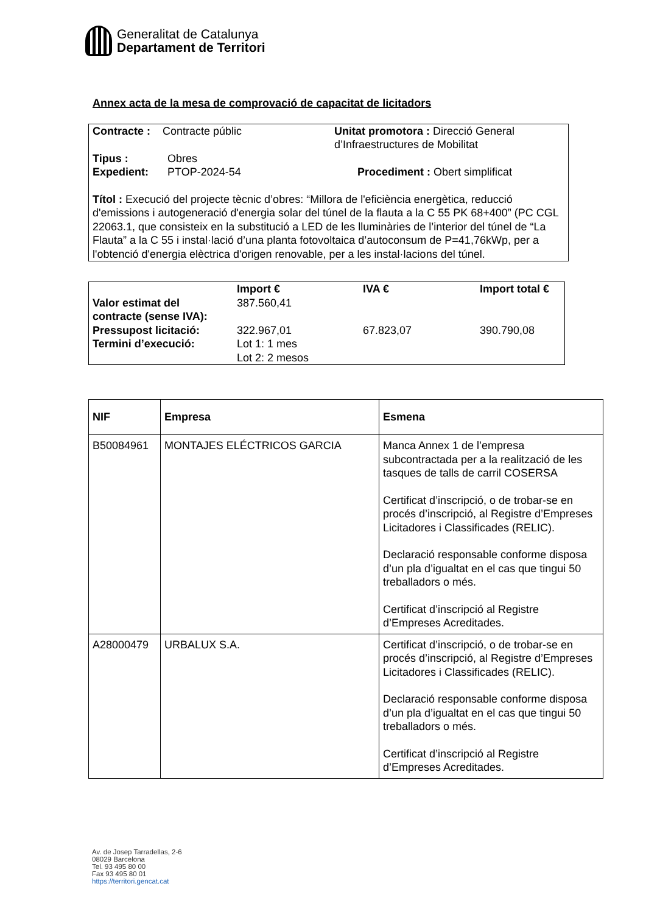Generalitat de Catalunya
Departament de Territori
Annex acta de la mesa de comprovació de capacitat de licitadors
Contracte : Contracte públic Unitat promotora : Direcció General
d’Infraestructures de Mobilitat
Tipus : Obres
Expedient: PTOP-2024-54 Procediment : Obert simplificat
Títol : Execució del projecte tècnic d’obres: “Millora de l'eficiència energètica, reducció d'emissions i autogeneració d'energia solar del túnel de la flauta a la C 55 PK 68+400” (PC CGL 22063.1, que consisteix en la substitució a LED de les lluminàries de l’interior del túnel de “La Flauta” a la C 55 i instal·lació d’una planta fotovoltaica d’autoconsum de P=41,76kWp, per a l'obtenció d'energia elèctrica d'origen renovable, per a les instal·lacions del túnel.
| | Import € | IVA € | Import total € |
| --- | --- | --- | --- |
| Valor estimat del contracte (sense IVA): | 387.560,41 | | |
| Pressupost licitació: | 322.967,01 | 67.823,07 | 390.790,08 |
| Termini d’execució: | Lot 1: 1 mes Lot 2: 2 mesos | | |
| NIF | Empresa | Esmena |
| --- | --- | --- |
| B50084961 | MONTAJES ELÉCTRICOS GARCIA | Manca Annex 1 de l’empresa subcontractada per a la realització de les tasques de talls de carril COSERSA Certificat d’inscripció, o de trobar-se en procés d’inscripció, al Registre d’Empreses Licitadores i Classificades (RELIC). Declaració responsable conforme disposa d’un pla d’igualtat en el cas que tingui 50 treballadors o més. Certificat d’inscripció al Registre d’Empreses Acreditades. |
| A28000479 | URBALUX S.A. | Certificat d’inscripció, o de trobar-se en procés d’inscripció, al Registre d’Empreses Licitadores i Classificades (RELIC). Declaració responsable conforme disposa d’un pla d’igualtat en el cas que tingui 50 treballadors o més. Certificat d’inscripció al Registre d’Empreses Acreditades. |
Av. de Josep Tarradellas, 2-6
08029 Barcelona
Tel. 93 495 80 00
Fax 93 495 80 01
https://territori.gencat.cat